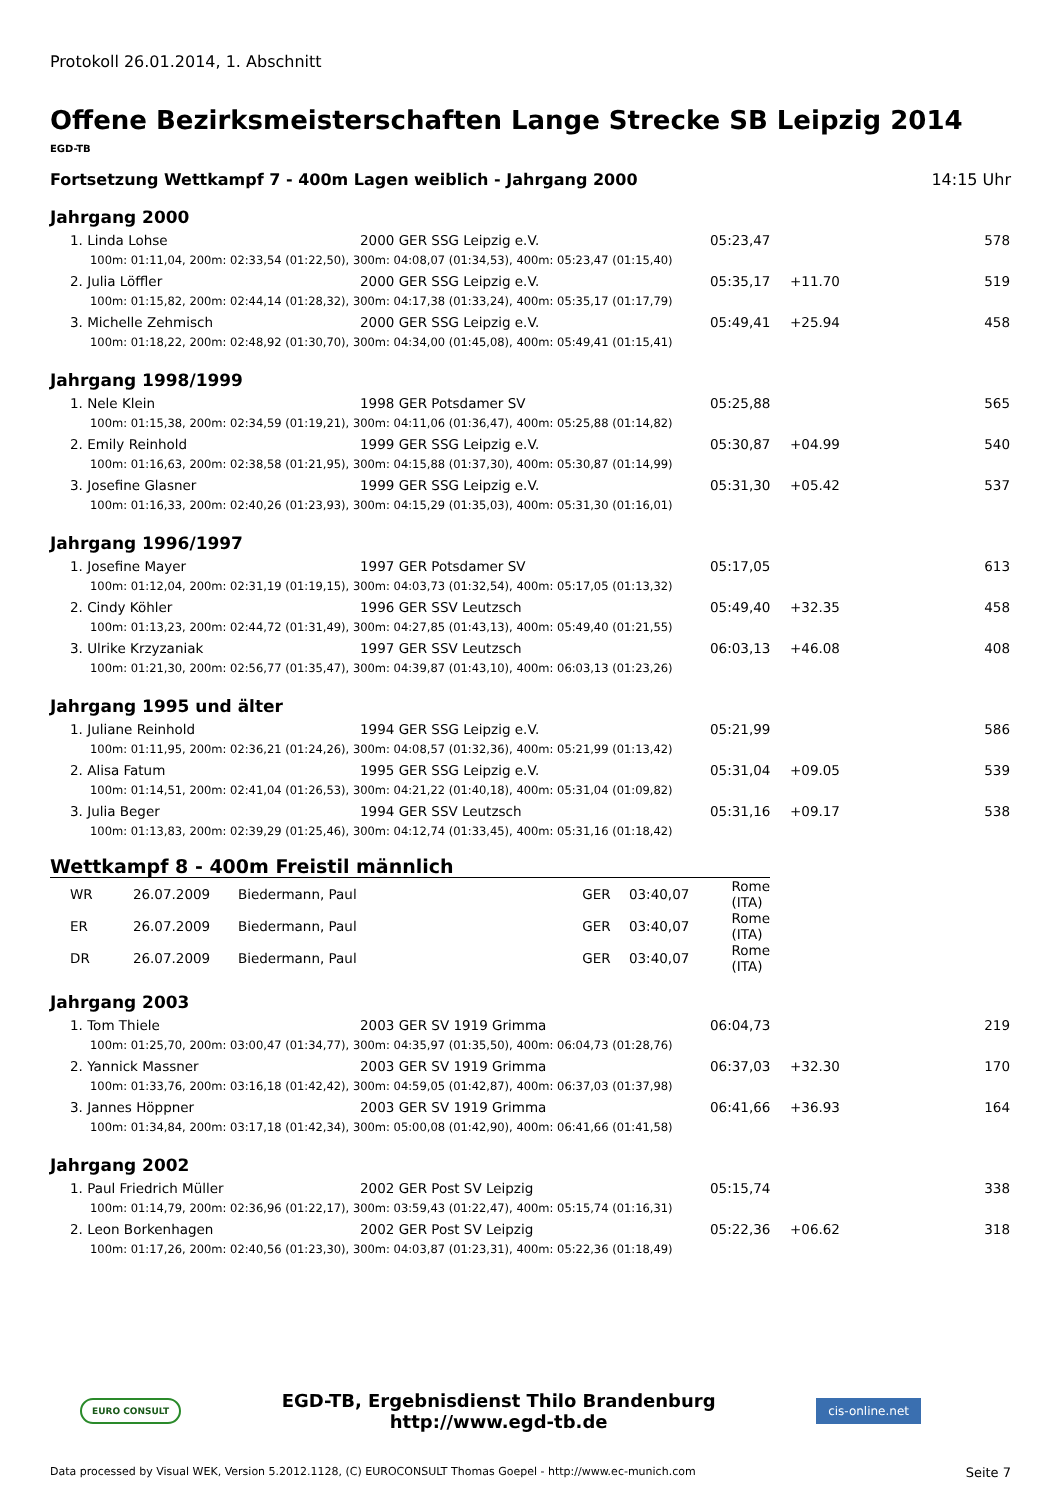Protokoll 26.01.2014, 1. Abschnitt
Offene Bezirksmeisterschaften Lange Strecke SB Leipzig 2014
EGD-TB
Fortsetzung Wettkampf 7 - 400m Lagen weiblich - Jahrgang 2000 14:15 Uhr
Jahrgang 2000
| 1. Linda Lohse | 2000 GER SSG Leipzig e.V. | 05:23,47 | | 578 |
| 100m: 01:11,04, 200m: 02:33,54 (01:22,50), 300m: 04:08,07 (01:34,53), 400m: 05:23,47 (01:15,40) | | | | |
| 2. Julia Löffler | 2000 GER SSG Leipzig e.V. | 05:35,17 | +11.70 | 519 |
| 100m: 01:15,82, 200m: 02:44,14 (01:28,32), 300m: 04:17,38 (01:33,24), 400m: 05:35,17 (01:17,79) | | | | |
| 3. Michelle Zehmisch | 2000 GER SSG Leipzig e.V. | 05:49,41 | +25.94 | 458 |
| 100m: 01:18,22, 200m: 02:48,92 (01:30,70), 300m: 04:34,00 (01:45,08), 400m: 05:49,41 (01:15,41) | | | | |
Jahrgang 1998/1999
| 1. Nele Klein | 1998 GER Potsdamer SV | 05:25,88 | | 565 |
| 100m: 01:15,38, 200m: 02:34,59 (01:19,21), 300m: 04:11,06 (01:36,47), 400m: 05:25,88 (01:14,82) | | | | |
| 2. Emily Reinhold | 1999 GER SSG Leipzig e.V. | 05:30,87 | +04.99 | 540 |
| 100m: 01:16,63, 200m: 02:38,58 (01:21,95), 300m: 04:15,88 (01:37,30), 400m: 05:30,87 (01:14,99) | | | | |
| 3. Josefine Glasner | 1999 GER SSG Leipzig e.V. | 05:31,30 | +05.42 | 537 |
| 100m: 01:16,33, 200m: 02:40,26 (01:23,93), 300m: 04:15,29 (01:35,03), 400m: 05:31,30 (01:16,01) | | | | |
Jahrgang 1996/1997
| 1. Josefine Mayer | 1997 GER Potsdamer SV | 05:17,05 | | 613 |
| 100m: 01:12,04, 200m: 02:31,19 (01:19,15), 300m: 04:03,73 (01:32,54), 400m: 05:17,05 (01:13,32) | | | | |
| 2. Cindy Köhler | 1996 GER SSV Leutzsch | 05:49,40 | +32.35 | 458 |
| 100m: 01:13,23, 200m: 02:44,72 (01:31,49), 300m: 04:27,85 (01:43,13), 400m: 05:49,40 (01:21,55) | | | | |
| 3. Ulrike Krzyzaniak | 1997 GER SSV Leutzsch | 06:03,13 | +46.08 | 408 |
| 100m: 01:21,30, 200m: 02:56,77 (01:35,47), 300m: 04:39,87 (01:43,10), 400m: 06:03,13 (01:23,26) | | | | |
Jahrgang 1995 und älter
| 1. Juliane Reinhold | 1994 GER SSG Leipzig e.V. | 05:21,99 | | 586 |
| 100m: 01:11,95, 200m: 02:36,21 (01:24,26), 300m: 04:08,57 (01:32,36), 400m: 05:21,99 (01:13,42) | | | | |
| 2. Alisa Fatum | 1995 GER SSG Leipzig e.V. | 05:31,04 | +09.05 | 539 |
| 100m: 01:14,51, 200m: 02:41,04 (01:26,53), 300m: 04:21,22 (01:40,18), 400m: 05:31,04 (01:09,82) | | | | |
| 3. Julia Beger | 1994 GER SSV Leutzsch | 05:31,16 | +09.17 | 538 |
| 100m: 01:13,83, 200m: 02:39,29 (01:25,46), 300m: 04:12,74 (01:33,45), 400m: 05:31,16 (01:18,42) | | | | |
Wettkampf 8 - 400m Freistil männlich
| WR | 26.07.2009 | Biedermann, Paul | GER | 03:40,07 | Rome (ITA) |
| ER | 26.07.2009 | Biedermann, Paul | GER | 03:40,07 | Rome (ITA) |
| DR | 26.07.2009 | Biedermann, Paul | GER | 03:40,07 | Rome (ITA) |
Jahrgang 2003
| 1. Tom Thiele | 2003 GER SV 1919 Grimma | 06:04,73 | | 219 |
| 100m: 01:25,70, 200m: 03:00,47 (01:34,77), 300m: 04:35,97 (01:35,50), 400m: 06:04,73 (01:28,76) | | | | |
| 2. Yannick Massner | 2003 GER SV 1919 Grimma | 06:37,03 | +32.30 | 170 |
| 100m: 01:33,76, 200m: 03:16,18 (01:42,42), 300m: 04:59,05 (01:42,87), 400m: 06:37,03 (01:37,98) | | | | |
| 3. Jannes Höppner | 2003 GER SV 1919 Grimma | 06:41,66 | +36.93 | 164 |
| 100m: 01:34,84, 200m: 03:17,18 (01:42,34), 300m: 05:00,08 (01:42,90), 400m: 06:41,66 (01:41,58) | | | | |
Jahrgang 2002
| 1. Paul Friedrich Müller | 2002 GER Post SV Leipzig | 05:15,74 | | 338 |
| 100m: 01:14,79, 200m: 02:36,96 (01:22,17), 300m: 03:59,43 (01:22,47), 400m: 05:15,74 (01:16,31) | | | | |
| 2. Leon Borkenhagen | 2002 GER Post SV Leipzig | 05:22,36 | +06.62 | 318 |
| 100m: 01:17,26, 200m: 02:40,56 (01:23,30), 300m: 04:03,87 (01:23,31), 400m: 05:22,36 (01:18,49) | | | | |
EURO CONSULT
EGD-TB, Ergebnisdienst Thilo Brandenburg
http://www.egd-tb.de
cis-online.net
Data processed by Visual WEK, Version 5.2012.1128, (C) EUROCONSULT Thomas Goepel - http://www.ec-munich.com Seite 7